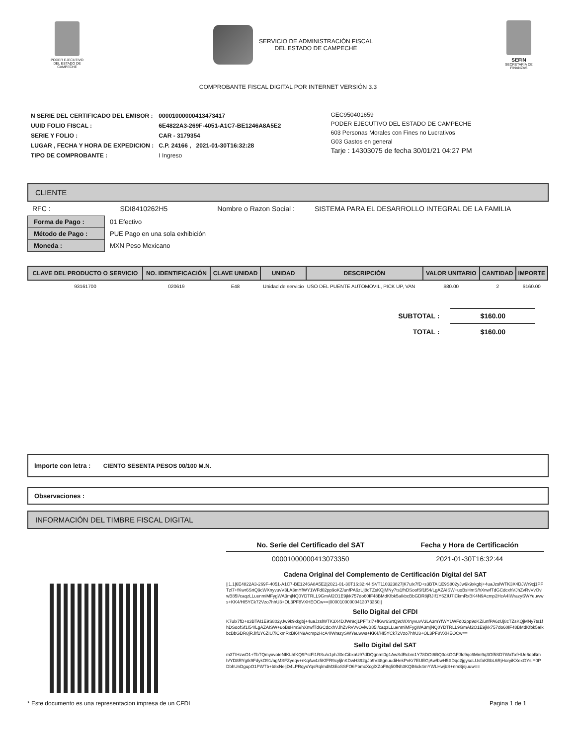PODER EJECUTIVO DEL ESTADO DE CAMPECHE
SERVICIO DE ADMINISTRACIÓN FISCAL
DEL ESTADO DE CAMPECHE
SEFIN
SECRETARÍA DE FINANZAS
COMPROBANTE FISCAL DIGITAL POR INTERNET VERSIÓN 3.3
| N SERIE DEL CERTIFICADO DEL EMISOR : | 00001000000413473417 |
| UUID FOLIO FISCAL : | 6E4822A3-269F-4051-A1C7-BE1246A8A5E2 |
| SERIE Y FOLIO : | CAR - 3179354 |
| LUGAR , FECHA Y HORA DE EXPEDICION : | C.P. 24166 , 2021-01-30T16:32:28 |
| TIPO DE COMPROBANTE : | I Ingreso |
GEC950401659
PODER EJECUTIVO DEL ESTADO DE CAMPECHE
603 Personas Morales con Fines no Lucrativos
G03 Gastos en general
Tarje : 14303075 de fecha 30/01/21 04:27 PM
CLIENTE
RFC : SDI8410262H5 Nombre o Razon Social : SISTEMA PARA EL DESARROLLO INTEGRAL DE LA FAMILIA
| Forma de Pago : | 01 Efectivo |
| Método de Pago : | PUE Pago en una sola exhibición |
| Moneda : | MXN Peso Mexicano |
| CLAVE DEL PRODUCTO O SERVICIO | NO. IDENTIFICACIÓN | CLAVE UNIDAD | UNIDAD | DESCRIPCIÓN | VALOR UNITARIO | CANTIDAD | IMPORTE |
| --- | --- | --- | --- | --- | --- | --- | --- |
| 93161700 | 020619 | E48 | Unidad de servicio | USO DEL PUENTE AUTOMOVIL, PICK UP, VAN | $80.00 | 2 | $160.00 |
| SUBTOTAL : | $160.00 |
| TOTAL : | $160.00 |
Importe con letra : CIENTO SESENTA PESOS 00/100 M.N.
Observaciones :
INFORMACIÓN DEL TIMBRE FISCAL DIGITAL
| No. Serie del Certificado del SAT | Fecha y Hora de Certificación |
| --- | --- |
| 00001000000413073350 | 2021-01-30T16:32:44 |
Cadena Original del Complemento de Certificación Digital del SAT
||1.1|6E4822A3-269F-4051-A1C7-BE1246A8A5E2|2021-01-30T16:32:44|SVT110323827|K7ulx7fD+s3BTAI1E9S802yJw9k9xkgbj+4uaJzslWTK3X4DJWr9cj1PFTzl7+fKwr6SrtQ9cWXnyvuvV3LA3mYfWY1WFd02pp9oKZ/unfPA6zUj8cTZsKQjMNy7ts1fhDSoofSf1I54/LgAZAISW+uoBsHmS/hXnwfTdGCdcxhVJhZvRvVvOvlwB85I/caqzLLuenmiMFygWA3mjNQ0YDTRLL9GmAf2O1E9jkk757do60IF48BMdKfbk5aIkbcBbGDR8jRJIf1Y6ZIU7iCkmRxBK4N9Acmp2HcA4IWrazySWYeuwws+KK4/HI5YCk72Vzo7hhU3+OL3PF8VXHEOCw==|00001000000413073350||
Sello Digital del CFDI
K7ulx7fD+s3BTAI1E9S802yJw9k9xkgbj+4uaJzslWTK3X4DJWr9cj1PFTzl7+fKwr6SrtQ9cWXnyvuvV3LA3mYfWY1WFd02pp9oKZ/unfPA6zUj8cTZsKQjMNy7ts1fhDSoofSf1I54/LgAZAISW+uoBsHmS/hXnwfTdGCdcxhVJhZvRvVvOvlwB85I/caqzLLuenmiMFygWA3mjNQ0YDTRLL9GmAf2O1E9jkk757do60IF48BMdKfbk5aIkbcBbGDR8jRJIf1Y6ZIU7iCkmRxBK4N9Acmp2HcA4IWrazySWYeuwws+KK4/HI5YCk72Vzo7hhU3+OL3PF8VXHEOCw==
Sello Digital del SAT
m3TIHzwO1+TbTQmyxvoteNIKLhfKQ9PstFl1RSu/x1phJl0eCibxaU97dDQgnmt0g1AwSdRcbm1Y78DOt6BQ3okGGFJfc9qc6Mm9q3Of5SD7WaTxfHUe6qbBmh/YD8RYgtk9FdykO91/agMSFZyeqv+rKqAw4z5KfFR9cyljlnKDwH392gJp9V48gnuudiHekPvKr7EUEGjAw/bwH5XDqc2jgysoLUsfaKBbL6RjHoryiKXexGYsiY0PDbhUnDgupO1PWTb+b8xNeljD4LPRqyxYqsRqlmdM3EoSSFO6PbmcXcglXZoF8q50fNh3KQB6ck4mYWLHwjbS+nmSjsjuuw==
* Este documento es una representacion impresa de un CFDI Pagina 1 de 1